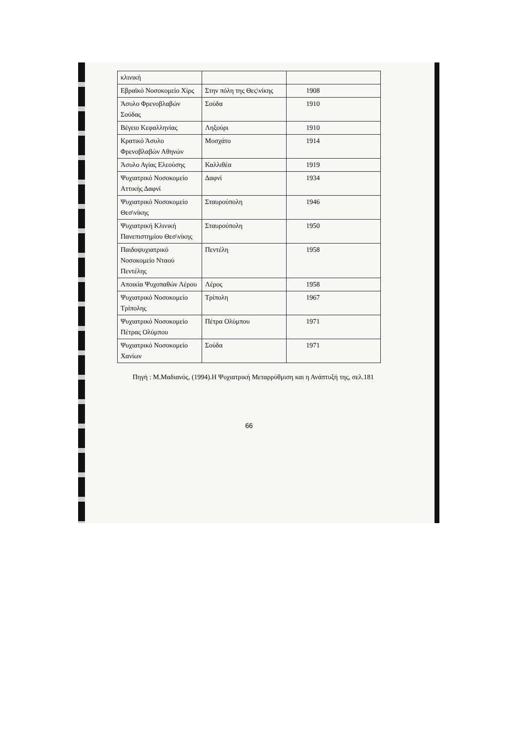| κλινική | | |
| Εβραϊκό Νοσοκομείο Χίρς | Στην πόλη της Θες\νίκης | 1908 |
| Άσυλο Φρενοβλαβών Σούδας | Σούδα | 1910 |
| Βέγειο Κεφαλληνίας | Ληξούρι | 1910 |
| Κρατικό Άσυλο Φρενοβλαβών Αθηνών | Μοσχάτο | 1914 |
| Άσυλο Αγίας Ελεούσης | Καλλιθέα | 1919 |
| Ψυχιατρικό Νοσοκομείο Αττικής Δαφνί | Δαφνί | 1934 |
| Ψυχιατρικό Νοσοκομείο Θεσ\νίκης | Σταυρούπολη | 1946 |
| Ψυχιατρική Κλινική Πανεπιστημίου Θεσ\νίκης | Σταυρούπολη | 1950 |
| Παιδοψυχιατρικό Νοσοκομείο Νταού Πεντέλης | Πεντέλη | 1958 |
| Αποικία Ψυχοπαθών Λέρου | Λέρος | 1958 |
| Ψυχιατρικό Νοσοκομείο Τρίπολης | Τρίπολη | 1967 |
| Ψυχιατρικό Νοσοκομείο Πέτρας Ολύμπου | Πέτρα Ολύμπου | 1971 |
| Ψυχιατρικό Νοσοκομείο Χανίων | Σούδα | 1971 |
Πηγή : Μ.Μαδιανός, (1994).Η Ψυχιατρική Μεταρρύθμιση και η Ανάπτυξή της, σελ.181
66